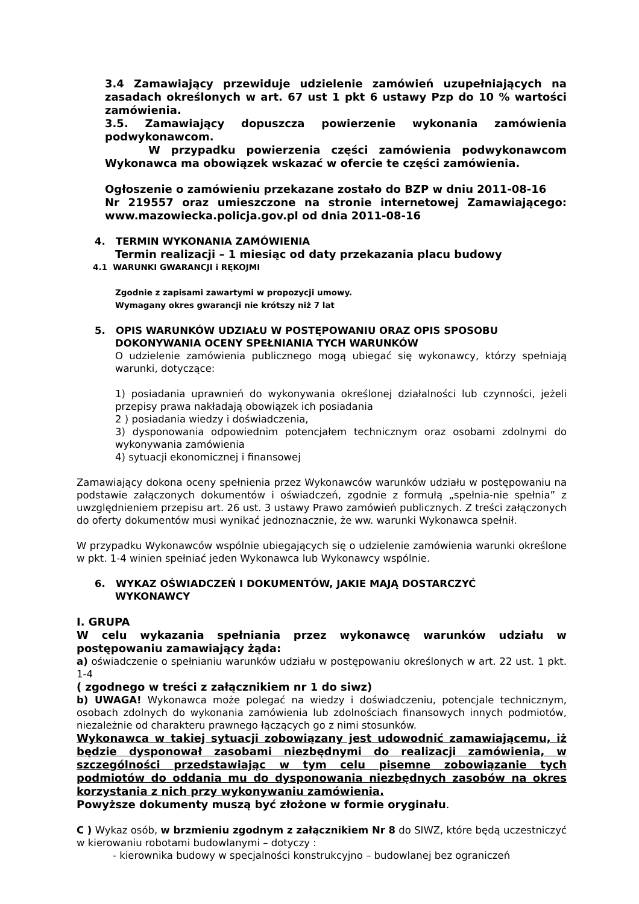3.4 Zamawiający przewiduje udzielenie zamówień uzupełniających na zasadach określonych w art. 67 ust 1 pkt 6 ustawy Pzp do 10 % wartości zamówienia.
3.5. Zamawiający dopuszcza powierzenie wykonania zamówienia podwykonawcom.
W przypadku powierzenia części zamówienia podwykonawcom Wykonawca ma obowiązek wskazać w ofercie te części zamówienia.
Ogłoszenie o zamówieniu przekazane zostało do BZP w dniu 2011-08-16
Nr 219557 oraz umieszczone na stronie internetowej Zamawiającego: www.mazowiecka.policja.gov.pl od dnia 2011-08-16
4. TERMIN WYKONANIA ZAMÓWIENIA
Termin realizacji – 1 miesiąc od daty przekazania placu budowy
4.1 WARUNKI GWARANCJI i RĘKOJMI
Zgodnie z zapisami zawartymi w propozycji umowy.
Wymagany okres gwarancji nie krótszy niż 7 lat
5. OPIS WARUNKÓW UDZIAŁU W POSTĘPOWANIU ORAZ OPIS SPOSOBU
DOKONYWANIA OCENY SPEŁNIANIA TYCH WARUNKÓW
O udzielenie zamówienia publicznego mogą ubiegać się wykonawcy, którzy spełniają warunki, dotyczące:
1) posiadania uprawnień do wykonywania określonej działalności lub czynności, jeżeli przepisy prawa nakładają obowiązek ich posiadania
2 ) posiadania wiedzy i doświadczenia,
3) dysponowania odpowiednim potencjałem technicznym oraz osobami zdolnymi do wykonywania zamówienia
4) sytuacji ekonomicznej i finansowej
Zamawiający dokona oceny spełnienia przez Wykonawców warunków udziału w postępowaniu na podstawie załączonych dokumentów i oświadczeń, zgodnie z formułą „spełnia-nie spełnia” z uwzględnieniem przepisu art. 26 ust. 3 ustawy Prawo zamówień publicznych. Z treści załączonych do oferty dokumentów musi wynikać jednoznacznie, że ww. warunki Wykonawca spełnił.
W przypadku Wykonawców wspólnie ubiegających się o udzielenie zamówienia warunki określone w pkt. 1-4 winien spełniać jeden Wykonawca lub Wykonawcy wspólnie.
6. WYKAZ OŚWIADCZEŃ I DOKUMENTÓW, JAKIE MAJĄ DOSTARCZYĆ
WYKONAWCY
I. GRUPA
W celu wykazania spełniania przez wykonawcę warunków udziału w postępowaniu zamawiający żąda:
a) oświadczenie o spełnianiu warunków udziału w postępowaniu określonych w art. 22 ust. 1 pkt. 1-4
( zgodnego w treści z załącznikiem nr 1 do siwz)
b) UWAGA! Wykonawca może polegać na wiedzy i doświadczeniu, potencjale technicznym, osobach zdolnych do wykonania zamówienia lub zdolnościach finansowych innych podmiotów, niezależnie od charakteru prawnego łączących go z nimi stosunków.
Wykonawca w takiej sytuacji zobowiązany jest udowodnić zamawiającemu, iż będzie dysponował zasobami niezbędnymi do realizacji zamówienia, w szczególności przedstawiając w tym celu pisemne zobowiązanie tych podmiotów do oddania mu do dysponowania niezbędnych zasobów na okres korzystania z nich przy wykonywaniu zamówienia.
Powyższe dokumenty muszą być złożone w formie oryginału.
C ) Wykaz osób, w brzmieniu zgodnym z załącznikiem Nr 8 do SIWZ, które będą uczestniczyć w kierowaniu robotami budowlanymi – dotyczy :
- kierownika budowy w specjalności konstrukcyjno – budowlanej bez ograniczeń